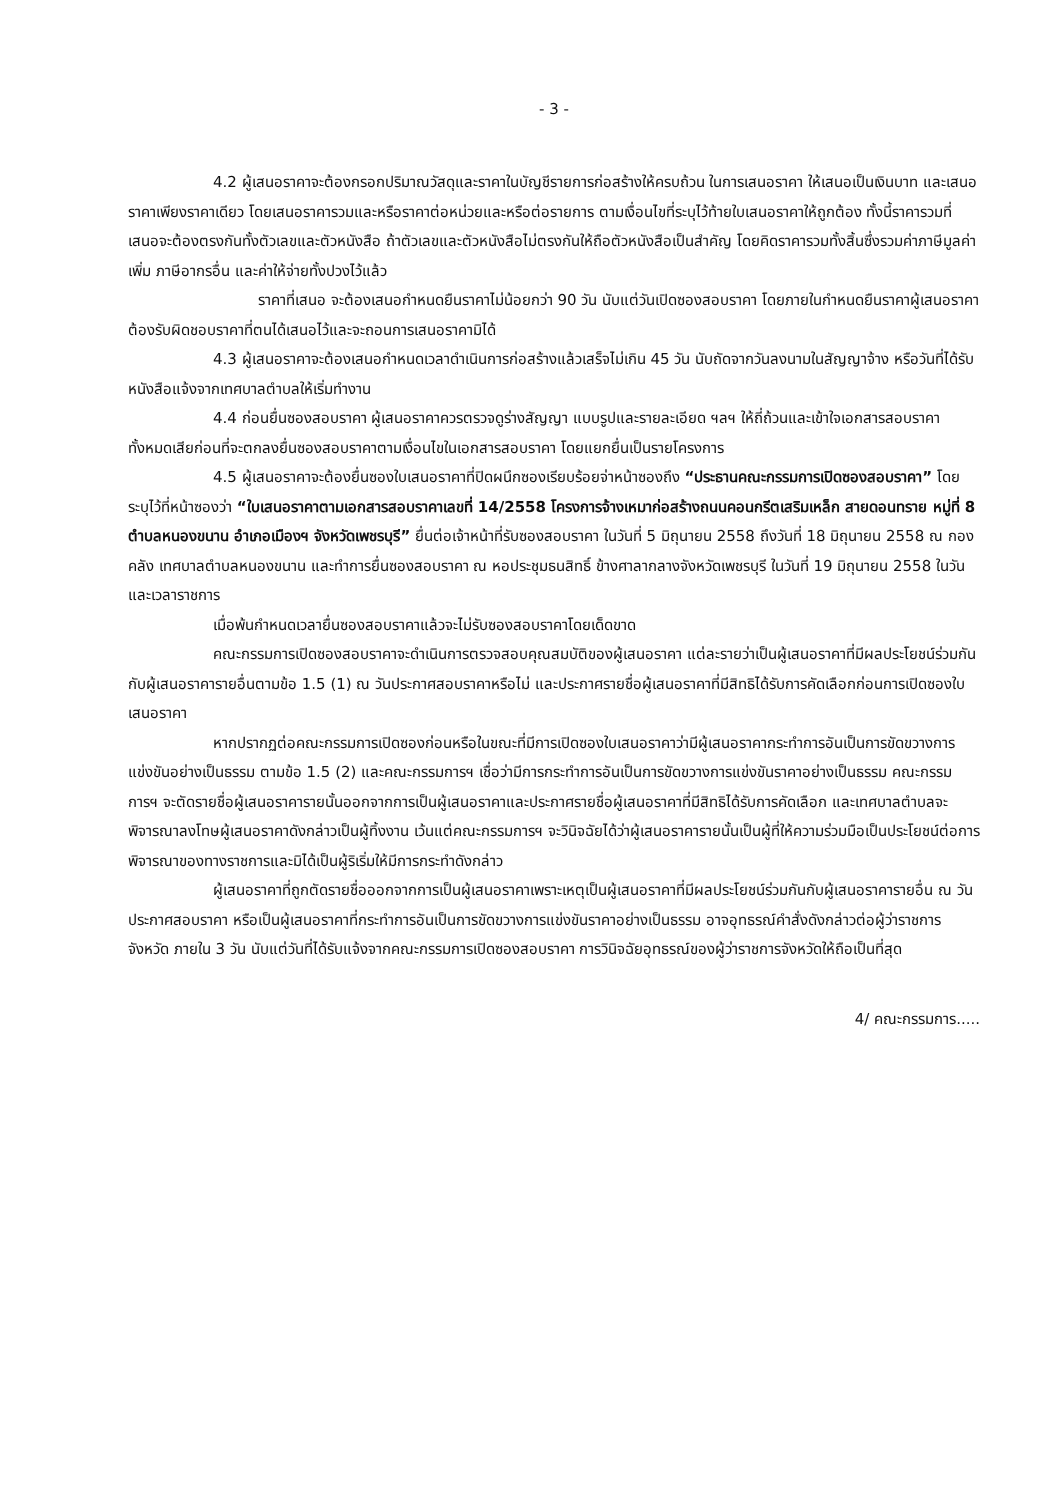- 3 -
4.2 ผู้เสนอราคาจะต้องกรอกปริมาณวัสดุและราคาในบัญชีรายการก่อสร้างให้ครบถ้วน ในการเสนอราคา ให้เสนอเป็นเงินบาท และเสนอราคาเพียงราคาเดียว โดยเสนอราคารวมและหรือราคาต่อหน่วยและหรือต่อรายการ ตามเงื่อนไขที่ระบุไว้ท้ายใบเสนอราคาให้ถูกต้อง ทั้งนี้ราคารวมที่เสนอจะต้องตรงกันทั้งตัวเลขและตัวหนังสือ ถ้าตัวเลขและตัวหนังสือไม่ตรงกันให้ถือตัวหนังสือเป็นสำคัญ โดยคิดราคารวมทั้งสิ้นซึ่งรวมค่าภาษีมูลค่าเพิ่ม ภาษีอากรอื่น และค่าให้จ่ายทั้งปวงไว้แล้ว
ราคาที่เสนอ จะต้องเสนอกำหนดยืนราคาไม่น้อยกว่า 90 วัน นับแต่วันเปิดซองสอบราคา โดยภายในกำหนดยืนราคาผู้เสนอราคาต้องรับผิดชอบราคาที่ตนได้เสนอไว้และจะถอนการเสนอราคามิได้
4.3 ผู้เสนอราคาจะต้องเสนอกำหนดเวลาดำเนินการก่อสร้างแล้วเสร็จไม่เกิน 45 วัน นับถัดจากวันลงนามในสัญญาจ้าง หรือวันที่ได้รับหนังสือแจ้งจากเทศบาลตำบลให้เริ่มทำงาน
4.4 ก่อนยื่นซองสอบราคา ผู้เสนอราคาควรตรวจดูร่างสัญญา แบบรูปและรายละเอียด ฯลฯ ให้ถี่ถ้วนและเข้าใจเอกสารสอบราคาทั้งหมดเสียก่อนที่จะตกลงยื่นซองสอบราคาตามเงื่อนไขในเอกสารสอบราคา โดยแยกยื่นเป็นรายโครงการ
4.5 ผู้เสนอราคาจะต้องยื่นซองใบเสนอราคาที่ปิดผนึกซองเรียบร้อยจ่าหน้าซองถึง “ประธานคณะกรรมการเปิดซองสอบราคา” โดยระบุไว้ที่หน้าซองว่า “ใบเสนอราคาตามเอกสารสอบราคาเลขที่ 14/2558 โครงการจ้างเหมาก่อสร้างถนนคอนกรีตเสริมเหล็ก สายดอนทราย หมู่ที่ 8 ตำบลหนองขนาน อำเภอเมืองฯ จังหวัดเพชรบุรี” ยื่นต่อเจ้าหน้าที่รับซองสอบราคา ในวันที่ 5 มิถุนายน 2558 ถึงวันที่ 18 มิถุนายน 2558 ณ กองคลัง เทศบาลตำบลหนองขนาน และทำการยื่นซองสอบราคา ณ หอประชุมธนสิทธิ์ ข้างศาลากลางจังหวัดเพชรบุรี ในวันที่ 19 มิถุนายน 2558 ในวันและเวลาราชการ
เมื่อพ้นกำหนดเวลายื่นซองสอบราคาแล้วจะไม่รับซองสอบราคาโดยเด็ดขาด
คณะกรรมการเปิดซองสอบราคาจะดำเนินการตรวจสอบคุณสมบัติของผู้เสนอราคา แต่ละรายว่าเป็นผู้เสนอราคาที่มีผลประโยชน์ร่วมกันกับผู้เสนอราคารายอื่นตามข้อ 1.5 (1) ณ วันประกาศสอบราคาหรือไม่ และประกาศรายชื่อผู้เสนอราคาที่มีสิทธิได้รับการคัดเลือกก่อนการเปิดซองใบเสนอราคา
หากปรากฏต่อคณะกรรมการเปิดซองก่อนหรือในขณะที่มีการเปิดซองใบเสนอราคาว่ามีผู้เสนอราคากระทำการอันเป็นการขัดขวางการแข่งขันอย่างเป็นธรรม ตามข้อ 1.5 (2) และคณะกรรมการฯ เชื่อว่ามีการกระทำการอันเป็นการขัดขวางการแข่งขันราคาอย่างเป็นธรรม คณะกรรมการฯ จะตัดรายชื่อผู้เสนอราคารายนั้นออกจากการเป็นผู้เสนอราคาและประกาศรายชื่อผู้เสนอราคาที่มีสิทธิได้รับการคัดเลือก และเทศบาลตำบลจะพิจารณาลงโทษผู้เสนอราคาดังกล่าวเป็นผู้ทิ้งงาน เว้นแต่คณะกรรมการฯ จะวินิจฉัยได้ว่าผู้เสนอราคารายนั้นเป็นผู้ที่ให้ความร่วมมือเป็นประโยชน์ต่อการพิจารณาของทางราชการและมิได้เป็นผู้ริเริ่มให้มีการกระทำดังกล่าว
ผู้เสนอราคาที่ถูกตัดรายชื่อออกจากการเป็นผู้เสนอราคาเพราะเหตุเป็นผู้เสนอราคาที่มีผลประโยชน์ร่วมกันกับผู้เสนอราคารายอื่น ณ วันประกาศสอบราคา หรือเป็นผู้เสนอราคาที่กระทำการอันเป็นการขัดขวางการแข่งขันราคาอย่างเป็นธรรม อาจอุทธรณ์คำสั่งดังกล่าวต่อผู้ว่าราชการจังหวัด ภายใน 3 วัน นับแต่วันที่ได้รับแจ้งจากคณะกรรมการเปิดซองสอบราคา การวินิจฉัยอุทธรณ์ของผู้ว่าราชการจังหวัดให้ถือเป็นที่สุด
4/ คณะกรรมการ.....